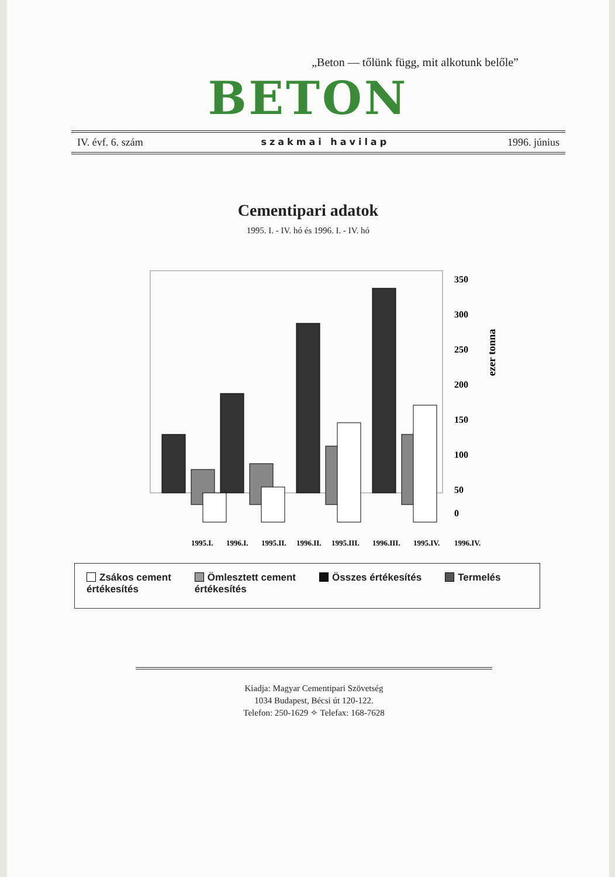„Beton — tőlünk függ, mit alkotunk belőle”
BETON
IV. évf. 6. szám szakmai havilap 1996. június
Cementipari adatok
1995. I. - IV. hó és 1996. I. - IV. hó
350
300
250
200
150
100
50
0
ezer tonna
1995.I.
1996.I.
1995.II.
1996.II.
1995.III.
1996.III.
1995.IV.
1996.IV.
Zsákos cement
értékesítés
Ömlesztett cement
értékesítés
Összes értékesítés Termelés
Kiadja: Magyar Cementipari Szövetség
1034 Budapest, Bécsi út 120-122.
Telefon: 250-1629 ✧ Telefax: 168-7628